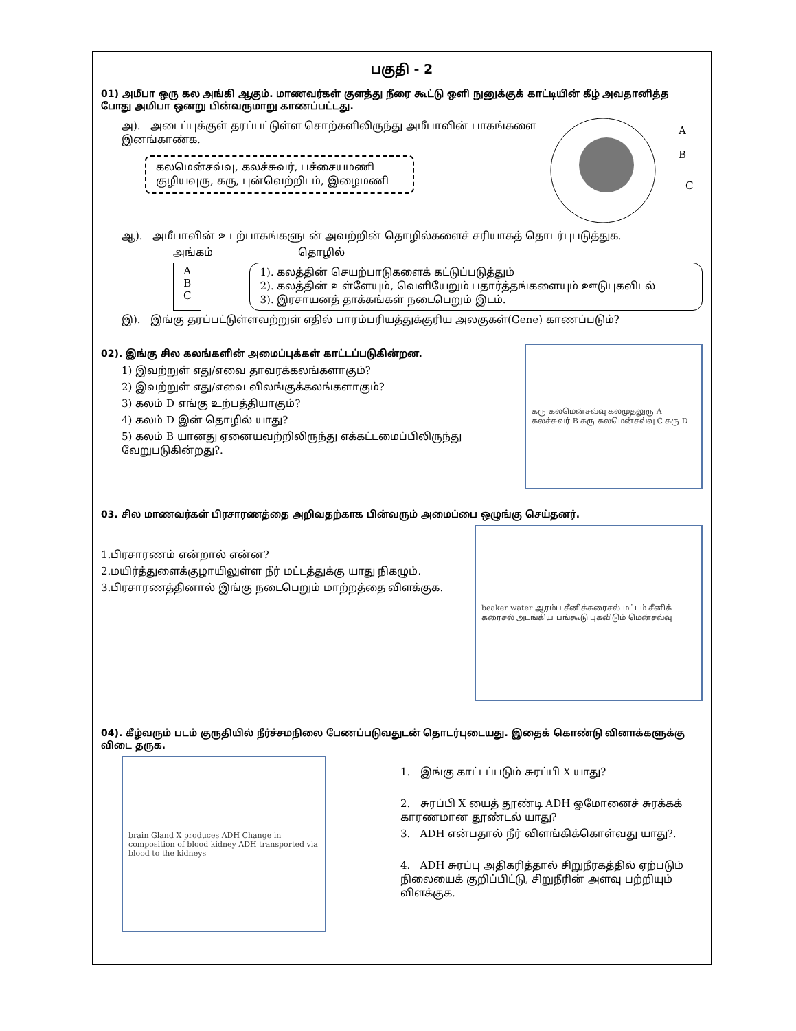பகுதி - 2
01) அமீபா ஒரு கல அங்கி ஆகும். மாணவர்கள் குளத்து நீரை கூட்டு ஒளி நுனுக்குக் காட்டியின் கீழ் அவதானித்த போது அமிபா ஒனறு பின்வருமாறு காணப்பட்டது.
அ). அடைப்புக்குள் தரப்பட்டுள்ள சொற்களிலிருந்து அமீபாவின் பாகங்களை இனங்காண்க.
கலமென்சவ்வு, கலச்சுவர், பச்சையமணி
குழியவுரு, கரு, புன்வெற்றிடம், இழைமணி
A
B
C
ஆ). அமீபாவின் உடற்பாகங்களுடன் அவற்றின் தொழில்களைச் சரியாகத் தொடர்புபடுத்துக.
அங்கம் தொழில்
A
B
C
1). கலத்தின் செயற்பாடுகளைக் கட்டுப்படுத்தும்
2). கலத்தின் உள்ளேயும், வெளியேறும் பதார்த்தங்களையும் ஊடுபுகவிடல்
3). இரசாயனத் தாக்கங்கள் நடைபெறும் இடம்.
இ). இங்கு தரப்பட்டுள்ளவற்றுள் எதில் பாரம்பரியத்துக்குரிய அலகுகள்(Gene) காணப்படும்?
02). இங்கு சில கலங்களின் அமைப்புக்கள் காட்டப்படுகின்றன.
1) இவற்றுள் எது/எவை தாவரக்கலங்களாகும்?
2) இவற்றுள் எது/எவை விலங்குக்கலங்களாகும்?
3) கலம் D எங்கு உற்பத்தியாகும்?
4) கலம் D இன் தொழில் யாது?
5) கலம் B யானது ஏனையவற்றிலிருந்து எக்கட்டமைப்பிலிருந்து வேறுபடுகின்றது?.
கரு கலமென்சவ்வு கலமுதலுரு A கலச்சுவர் B கரு கலமென்சவ்வு C கரு D
03. சில மாணவர்கள் பிரசாரணத்தை அறிவதற்காக பின்வரும் அமைப்பை ஒழுங்கு செய்தனர்.
1.பிரசாரணம் என்றால் என்ன?
2.மயிர்த்துளைக்குழாயிலுள்ள நீர் மட்டத்துக்கு யாது நிகழும்.
3.பிரசாரணத்தினால் இங்கு நடைபெறும் மாற்றத்தை விளக்குக.
beaker water ஆரம்ப சீனிக்கரைசல் மட்டம் சீனிக் கரைசல் அடங்கிய பங்கூடு புகவிடும் மென்சவ்வு
04). கீழ்வரும் படம் குருதியில் நீர்ச்சமநிலை பேணப்படுவதுடன் தொடர்புடையது. இதைக் கொண்டு வினாக்களுக்கு விடை தருக.
brain Gland X produces ADH Change in composition of blood kidney ADH transported via blood to the kidneys
1. இங்கு காட்டப்படும் சுரப்பி X யாது?
2. சுரப்பி X யைத் தூண்டி ADH ஓமோனைச் சுரக்கக் காரணமான தூண்டல் யாது?
3. ADH என்பதால் நீர் விளங்கிக்கொள்வது யாது?.
4. ADH சுரப்பு அதிகரித்தால் சிறுநீரகத்தில் ஏற்படும் நிலையைக் குறிப்பிட்டு, சிறுநீரின் அளவு பற்றியும் விளக்குக.